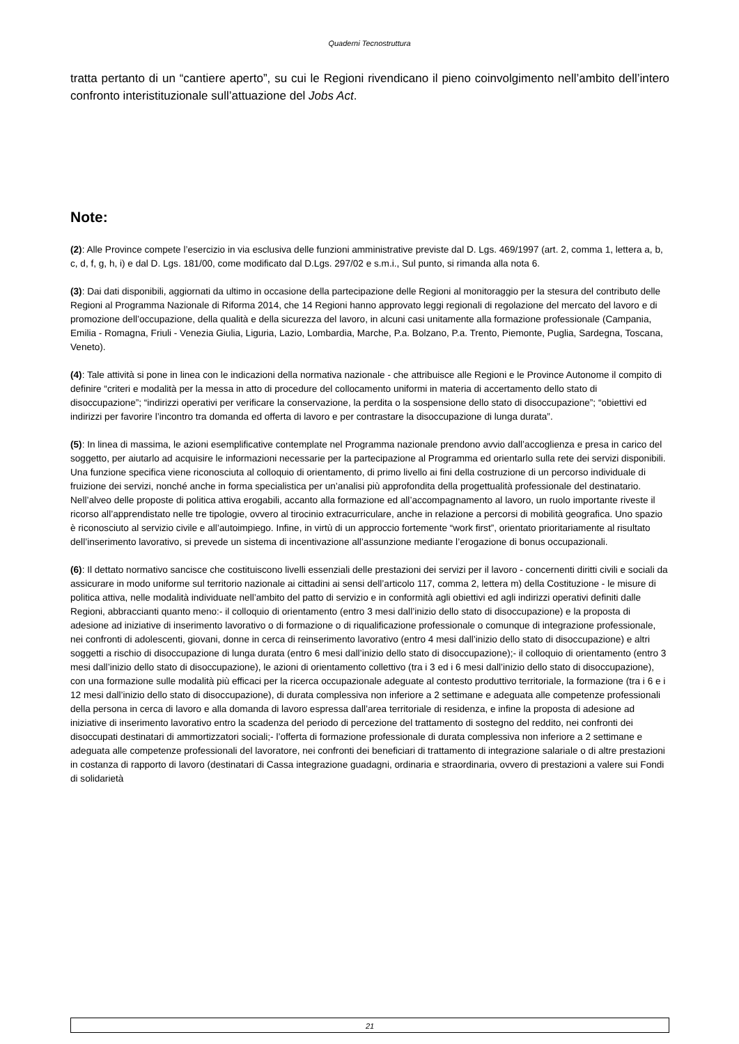Quaderni Tecnostruttura
tratta pertanto di un “cantiere aperto”, su cui le Regioni rivendicano il pieno coinvolgimento nell’ambito dell’intero confronto interistituzionale sull’attuazione del Jobs Act.
Note:
(2): Alle Province compete l’esercizio in via esclusiva delle funzioni amministrative previste dal D. Lgs. 469/1997 (art. 2, comma 1, lettera a, b, c, d, f, g, h, i) e dal D. Lgs. 181/00, come modificato dal D.Lgs. 297/02 e s.m.i., Sul punto, si rimanda alla nota 6.
(3): Dai dati disponibili, aggiornati da ultimo in occasione della partecipazione delle Regioni al monitoraggio per la stesura del contributo delle Regioni al Programma Nazionale di Riforma 2014, che 14 Regioni hanno approvato leggi regionali di regolazione del mercato del lavoro e di promozione dell’occupazione, della qualità e della sicurezza del lavoro, in alcuni casi unitamente alla formazione professionale (Campania, Emilia - Romagna, Friuli - Venezia Giulia, Liguria, Lazio, Lombardia, Marche, P.a. Bolzano, P.a. Trento, Piemonte, Puglia, Sardegna, Toscana, Veneto).
(4): Tale attività si pone in linea con le indicazioni della normativa nazionale - che attribuisce alle Regioni e le Province Autonome il compito di definire “criteri e modalità per la messa in atto di procedure del collocamento uniformi in materia di accertamento dello stato di disoccupazione”; “indirizzi operativi per verificare la conservazione, la perdita o la sospensione dello stato di disoccupazione”; “obiettivi ed indirizzi per favorire l’incontro tra domanda ed offerta di lavoro e per contrastare la disoccupazione di lunga durata”.
(5): In linea di massima, le azioni esemplificative contemplate nel Programma nazionale prendono avvio dall’accoglienza e presa in carico del soggetto, per aiutarlo ad acquisire le informazioni necessarie per la partecipazione al Programma ed orientarlo sulla rete dei servizi disponibili. Una funzione specifica viene riconosciuta al colloquio di orientamento, di primo livello ai fini della costruzione di un percorso individuale di fruizione dei servizi, nonché anche in forma specialistica per un’analisi più approfondita della progettualità professionale del destinatario. Nell’alveo delle proposte di politica attiva erogabili, accanto alla formazione ed all’accompagnamento al lavoro, un ruolo importante riveste il ricorso all’apprendistato nelle tre tipologie, ovvero al tirocinio extracurriculare, anche in relazione a percorsi di mobilità geografica. Uno spazio è riconosciuto al servizio civile e all’autoimpiego. Infine, in virtù di un approccio fortemente “work first”, orientato prioritariamente al risultato dell’inserimento lavorativo, si prevede un sistema di incentivazione all’assunzione mediante l’erogazione di bonus occupazionali.
(6): Il dettato normativo sancisce che costituiscono livelli essenziali delle prestazioni dei servizi per il lavoro - concernenti diritti civili e sociali da assicurare in modo uniforme sul territorio nazionale ai cittadini ai sensi dell’articolo 117, comma 2, lettera m) della Costituzione - le misure di politica attiva, nelle modalità individuate nell’ambito del patto di servizio e in conformità agli obiettivi ed agli indirizzi operativi definiti dalle Regioni, abbraccianti quanto meno:- il colloquio di orientamento (entro 3 mesi dall’inizio dello stato di disoccupazione) e la proposta di adesione ad iniziative di inserimento lavorativo o di formazione o di riqualificazione professionale o comunque di integrazione professionale, nei confronti di adolescenti, giovani, donne in cerca di reinserimento lavorativo (entro 4 mesi dall’inizio dello stato di disoccupazione) e altri soggetti a rischio di disoccupazione di lunga durata (entro 6 mesi dall’inizio dello stato di disoccupazione);- il colloquio di orientamento (entro 3 mesi dall’inizio dello stato di disoccupazione), le azioni di orientamento collettivo (tra i 3 ed i 6 mesi dall’inizio dello stato di disoccupazione), con una formazione sulle modalità più efficaci per la ricerca occupazionale adeguate al contesto produttivo territoriale, la formazione (tra i 6 e i 12 mesi dall’inizio dello stato di disoccupazione), di durata complessiva non inferiore a 2 settimane e adeguata alle competenze professionali della persona in cerca di lavoro e alla domanda di lavoro espressa dall’area territoriale di residenza, e infine la proposta di adesione ad iniziative di inserimento lavorativo entro la scadenza del periodo di percezione del trattamento di sostegno del reddito, nei confronti dei disoccupati destinatari di ammortizzatori sociali;- l’offerta di formazione professionale di durata complessiva non inferiore a 2 settimane e adeguata alle competenze professionali del lavoratore, nei confronti dei beneficiari di trattamento di integrazione salariale o di altre prestazioni in costanza di rapporto di lavoro (destinatari di Cassa integrazione guadagni, ordinaria e straordinaria, ovvero di prestazioni a valere sui Fondi di solidarietà
21